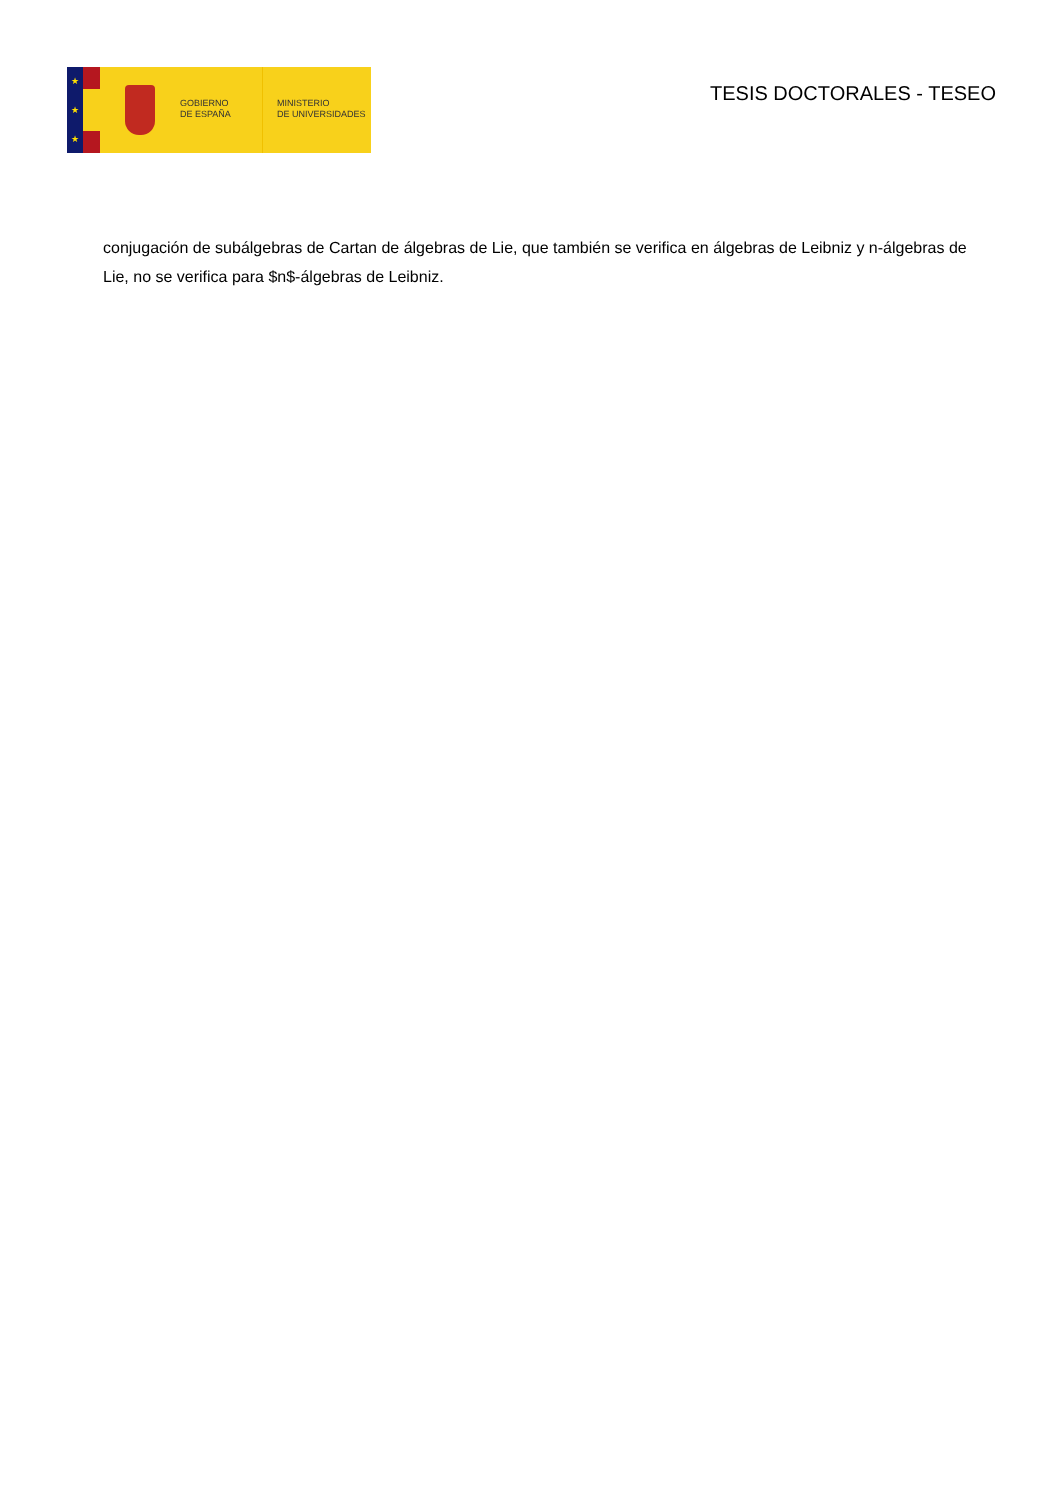★
★
★
GOBIERNO
DE ESPAÑA
MINISTERIO
DE UNIVERSIDADES
TESIS DOCTORALES - TESEO
conjugación de subálgebras de Cartan de álgebras de Lie, que también se verifica en álgebras de Leibniz y n-álgebras de Lie, no se verifica para $n$-álgebras de Leibniz.